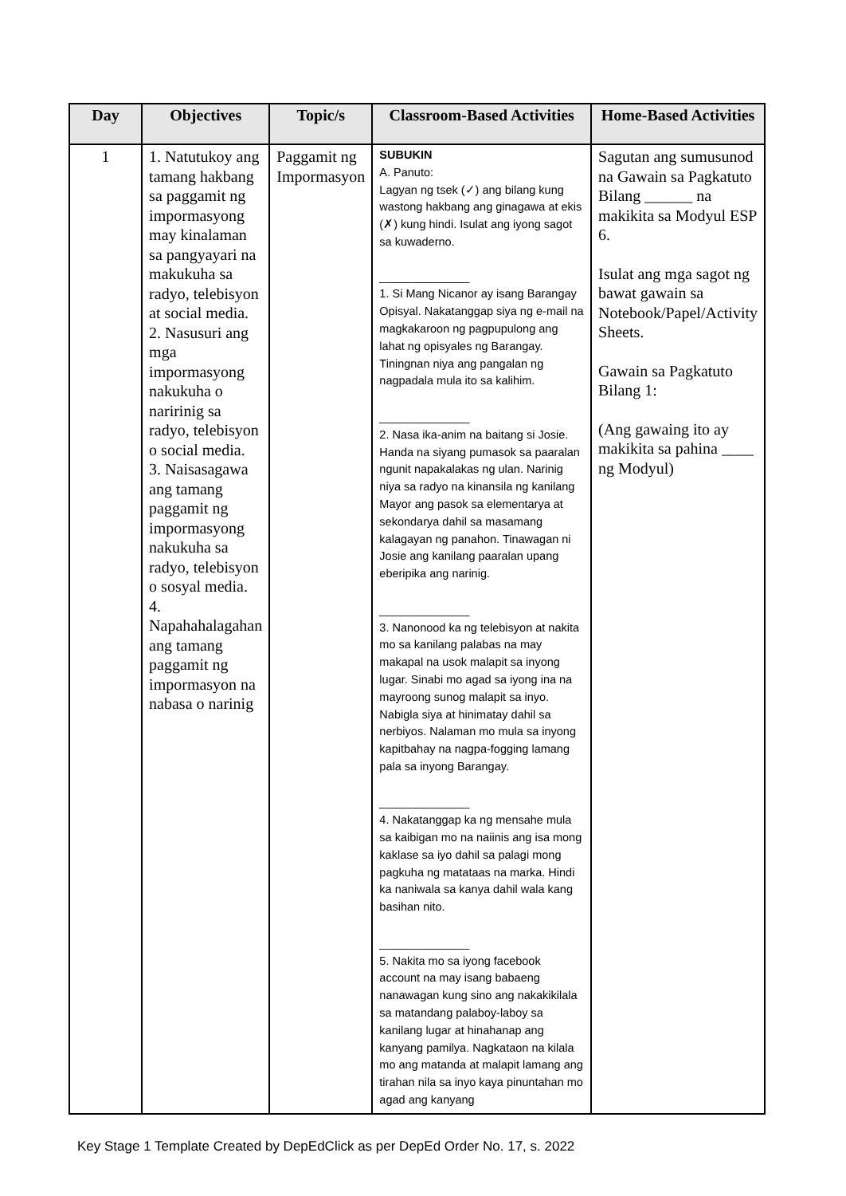| Day | Objectives | Topic/s | Classroom-Based Activities | Home-Based Activities |
| --- | --- | --- | --- | --- |
| 1 | 1. Natutukoy ang tamang hakbang sa paggamit ng impormasyong may kinalaman sa pangyayari na makukuha sa radyo, telebisyon at social media. 2. Nasusuri ang mga impormasyong nakukuha o naririnig sa radyo, telebisyon o social media. 3. Naisasagawa ang tamang paggamit ng impormasyong nakukuha sa radyo, telebisyon o sosyal media. 4. Napahahalagahan ang tamang paggamit ng impormasyon na nabasa o narinig | Paggamit ng Impormasyon | SUBUKIN A. Panuto: Lagyan ng tsek (✓) ang bilang kung wastong hakbang ang ginagawa at ekis (✗) kung hindi. Isulat ang iyong sagot sa kuwaderno. ______________ 1. Si Mang Nicanor ay isang Barangay Opisyal. Nakatanggap siya ng e-mail na magkakaroon ng pagpupulong ang lahat ng opisyales ng Barangay. Tiningnan niya ang pangalan ng nagpadala mula ito sa kalihim. ______________ 2. Nasa ika-anim na baitang si Josie. Handa na siyang pumasok sa paaralan ngunit napakalakas ng ulan. Narinig niya sa radyo na kinansila ng kanilang Mayor ang pasok sa elementarya at sekondarya dahil sa masamang kalagayan ng panahon. Tinawagan ni Josie ang kanilang paaralan upang eberipika ang narinig. ______________ 3. Nanonood ka ng telebisyon at nakita mo sa kanilang palabas na may makapal na usok malapit sa inyong lugar. Sinabi mo agad sa iyong ina na mayroong sunog malapit sa inyo. Nabigla siya at hinimatay dahil sa nerbiyos. Nalaman mo mula sa inyong kapitbahay na nagpa-fogging lamang pala sa inyong Barangay. ______________ 4. Nakatanggap ka ng mensahe mula sa kaibigan mo na naiinis ang isa mong kaklase sa iyo dahil sa palagi mong pagkuha ng matataas na marka. Hindi ka naniwala sa kanya dahil wala kang basihan nito. ______________ 5. Nakita mo sa iyong facebook account na may isang babaeng nanawagan kung sino ang nakakikilala sa matandang palaboy-laboy sa kanilang lugar at hinahanap ang kanyang pamilya. Nagkataon na kilala mo ang matanda at malapit lamang ang tirahan nila sa inyo kaya pinuntahan mo agad ang kanyang | Sagutan ang sumusunod na Gawain sa Pagkatuto Bilang ______ na makikita sa Modyul ESP 6. Isulat ang mga sagot ng bawat gawain sa Notebook/Papel/Activity Sheets. Gawain sa Pagkatuto Bilang 1: (Ang gawaing ito ay makikita sa pahina ____ ng Modyul) |
Key Stage 1 Template Created by DepEdClick as per DepEd Order No. 17, s. 2022